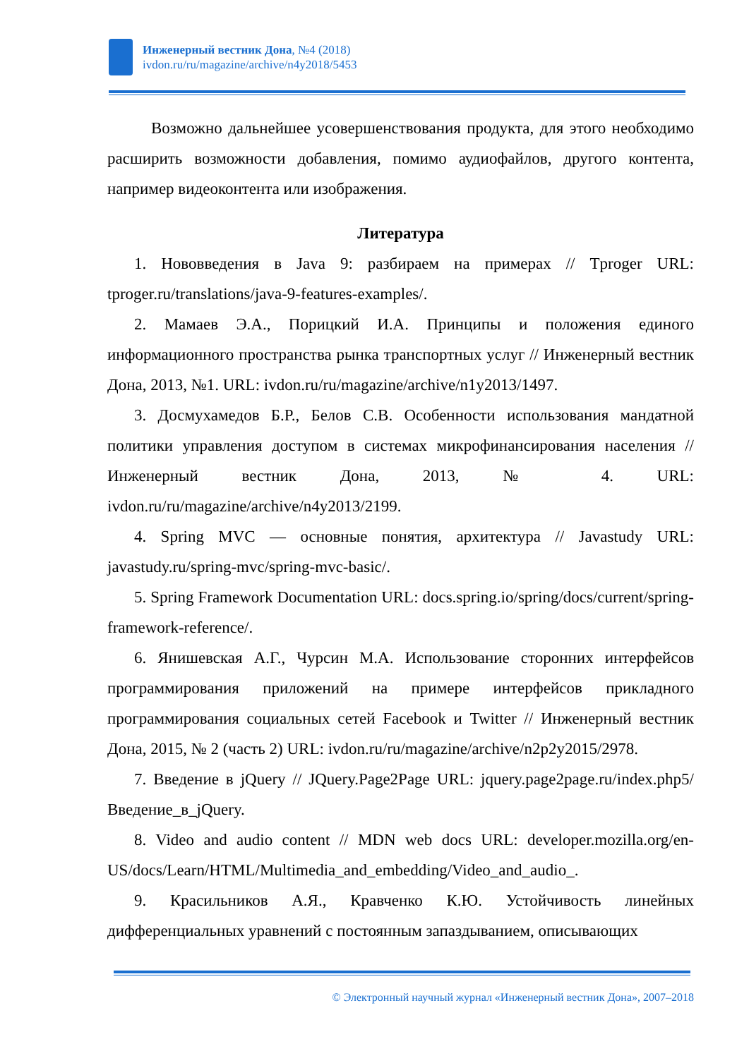Инженерный вестник Дона, №4 (2018)
ivdon.ru/ru/magazine/archive/n4y2018/5453
Возможно дальнейшее усовершенствования продукта, для этого необходимо расширить возможности добавления, помимо аудиофайлов, другого контента, например видеоконтента или изображения.
Литература
1. Нововведения в Java 9: разбираем на примерах // Tproger URL: tproger.ru/translations/java-9-features-examples/.
2. Мамаев Э.А., Порицкий И.А. Принципы и положения единого информационного пространства рынка транспортных услуг // Инженерный вестник Дона, 2013, №1. URL: ivdon.ru/ru/magazine/archive/n1y2013/1497.
3. Досмухамедов Б.Р., Белов С.В. Особенности использования мандатной политики управления доступом в системах микрофинансирования населения // Инженерный вестник Дона, 2013, № 4. URL: ivdon.ru/ru/magazine/archive/n4y2013/2199.
4. Spring MVC — основные понятия, архитектура // Javastudy URL: javastudy.ru/spring-mvc/spring-mvc-basic/.
5. Spring Framework Documentation URL: docs.spring.io/spring/docs/current/spring-framework-reference/.
6. Янишевская А.Г., Чурсин М.А. Использование сторонних интерфейсов программирования приложений на примере интерфейсов прикладного программирования социальных сетей Facebook и Twitter // Инженерный вестник Дона, 2015, № 2 (часть 2) URL: ivdon.ru/ru/magazine/archive/n2p2y2015/2978.
7. Введение в jQuery // JQuery.Page2Page URL: jquery.page2page.ru/index.php5/Введение_в_jQuery.
8. Video and audio content // MDN web docs URL: developer.mozilla.org/en-US/docs/Learn/HTML/Multimedia_and_embedding/Video_and_audio_.
9. Красильников А.Я., Кравченко К.Ю. Устойчивость линейных дифференциальных уравнений с постоянным запаздыванием, описывающих
© Электронный научный журнал «Инженерный вестник Дона», 2007–2018